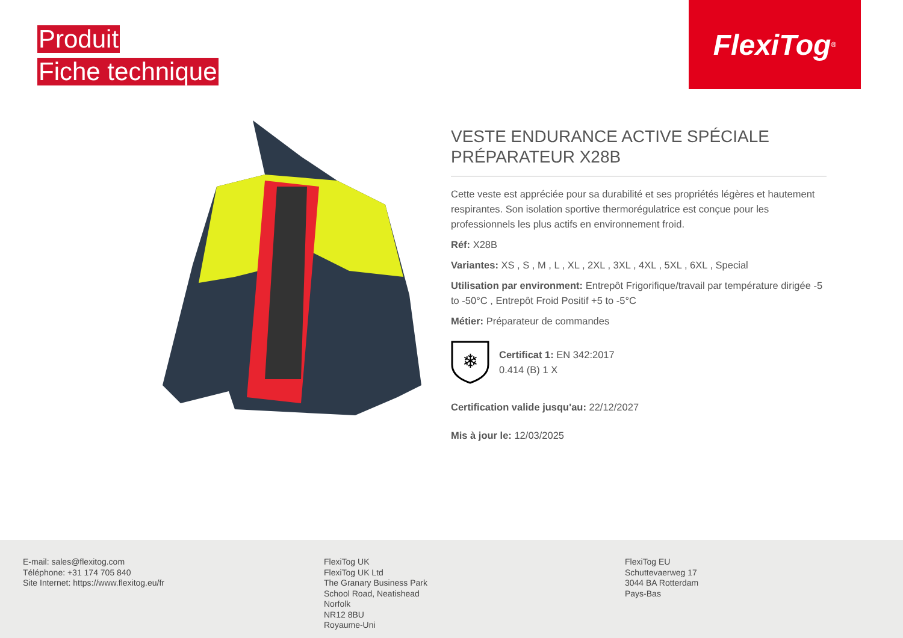Produit
Fiche technique
FlexiTog<sup>®</sup>
VESTE ENDURANCE ACTIVE SPÉCIALE PRÉPARATEUR X28B
Cette veste est appréciée pour sa durabilité et ses propriétés légères et hautement respirantes. Son isolation sportive thermorégulatrice est conçue pour les professionnels les plus actifs en environnement froid.
Réf: X28B
Variantes: XS , S , M , L , XL , 2XL , 3XL , 4XL , 5XL , 6XL , Special
Utilisation par environment: Entrepôt Frigorifique/travail par température dirigée -5 to -50°C , Entrepôt Froid Positif +5 to -5°C
Métier: Préparateur de commandes
❄
Certificat 1: EN 342:2017
0.414 (B) 1 X
Certification valide jusqu'au: 22/12/2027
Mis à jour le: 12/03/2025
E-mail: sales@flexitog.com
Téléphone: +31 174 705 840
Site Internet: https://www.flexitog.eu/fr
FlexiTog UK
FlexiTog UK Ltd
The Granary Business Park
School Road, Neatishead
Norfolk
NR12 8BU
Royaume-Uni
FlexiTog EU
Schuttevaerweg 17
3044 BA Rotterdam
Pays-Bas